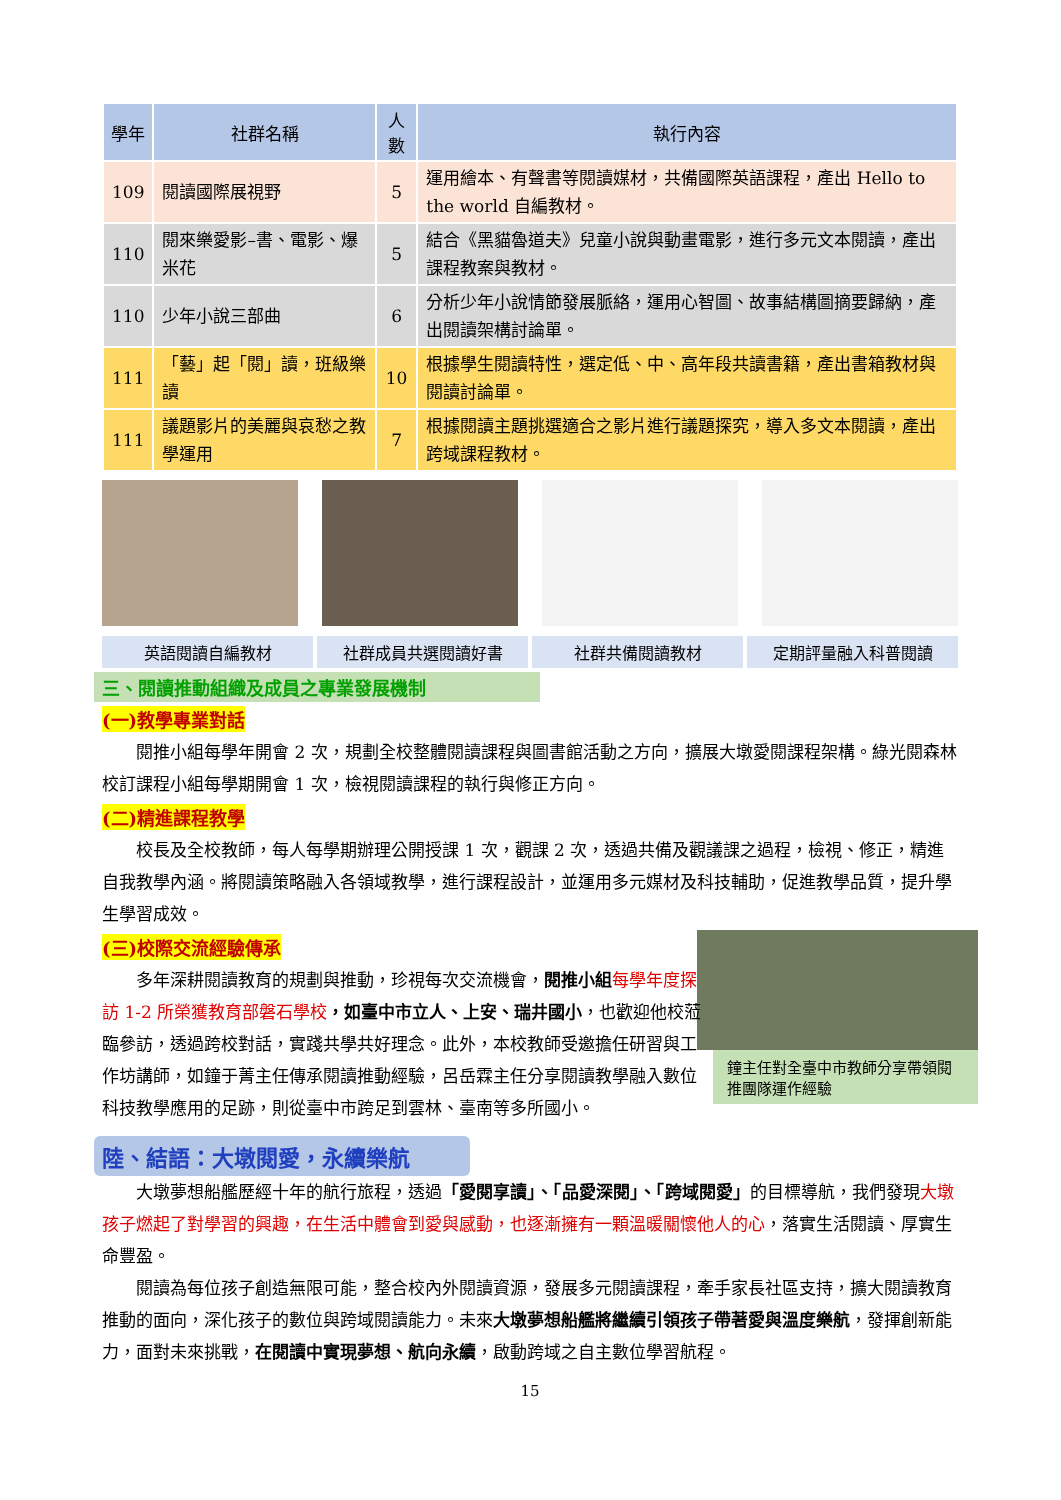| 學年 | 社群名稱 | 人數 | 執行內容 |
| --- | --- | --- | --- |
| 109 | 閱讀國際展視野 | 5 | 運用繪本、有聲書等閱讀媒材，共備國際英語課程，產出 Hello to the world 自編教材。 |
| 110 | 閱來樂愛影–書、電影、爆米花 | 5 | 結合《黑貓魯道夫》兒童小說與動畫電影，進行多元文本閱讀，產出課程教案與教材。 |
| 110 | 少年小說三部曲 | 6 | 分析少年小說情節發展脈絡，運用心智圖、故事結構圖摘要歸納，產出閱讀架構討論單。 |
| 111 | 「藝」起「閱」讀，班級樂讀 | 10 | 根據學生閱讀特性，選定低、中、高年段共讀書籍，產出書箱教材與閱讀討論單。 |
| 111 | 議題影片的美麗與哀愁之教學運用 | 7 | 根據閱讀主題挑選適合之影片進行議題探究，導入多文本閱讀，產出跨域課程教材。 |
英語閱讀自編教材 社群成員共選閱讀好書 社群共備閱讀教材 定期評量融入科普閱讀
三、閱讀推動組織及成員之專業發展機制
(一)教學專業對話
閱推小組每學年開會 2 次，規劃全校整體閱讀課程與圖書館活動之方向，擴展大墩愛閱課程架構。綠光閱森林校訂課程小組每學期開會 1 次，檢視閱讀課程的執行與修正方向。
(二)精進課程教學
校長及全校教師，每人每學期辦理公開授課 1 次，觀課 2 次，透過共備及觀議課之過程，檢視、修正，精進自我教學內涵。將閱讀策略融入各領域教學，進行課程設計，並運用多元媒材及科技輔助，促進教學品質，提升學生學習成效。
鐘主任對全臺中市教師分享帶領閱推團隊運作經驗
(三)校際交流經驗傳承
多年深耕閱讀教育的規劃與推動，珍視每次交流機會，閱推小組 每學年度探訪 1-2 所榮獲教育部磐石學校，如臺中市立人、上安、瑞井國小，也歡迎他校蒞臨參訪，透過跨校對話，實踐共學共好理念。此外，本校教師受邀擔任研習與工作坊講師，如鐘于菁主任傳承閱讀推動經驗，呂岳霖主任分享閱讀教學融入數位科技教學應用的足跡，則從臺中市跨足到雲林、臺南等多所國小。
陸、結語：大墩閱愛，永續樂航
大墩夢想船艦歷經十年的航行旅程，透過「愛閱享讀」、「品愛深閱」、「跨域閱愛」的目標導航，我們發現大墩孩子燃起了對學習的興趣，在生活中體會到愛與感動，也逐漸擁有一顆溫暖關懷他人的心，落實生活閱讀、厚實生命豐盈。
閱讀為每位孩子創造無限可能，整合校內外閱讀資源，發展多元閱讀課程，牽手家長社區支持，擴大閱讀教育推動的面向，深化孩子的數位與跨域閱讀能力。未來大墩夢想船艦將繼續引領孩子帶著愛與溫度樂航，發揮創新能力，面對未來挑戰，在閱讀中實現夢想、航向永續，啟動跨域之自主數位學習航程。
15